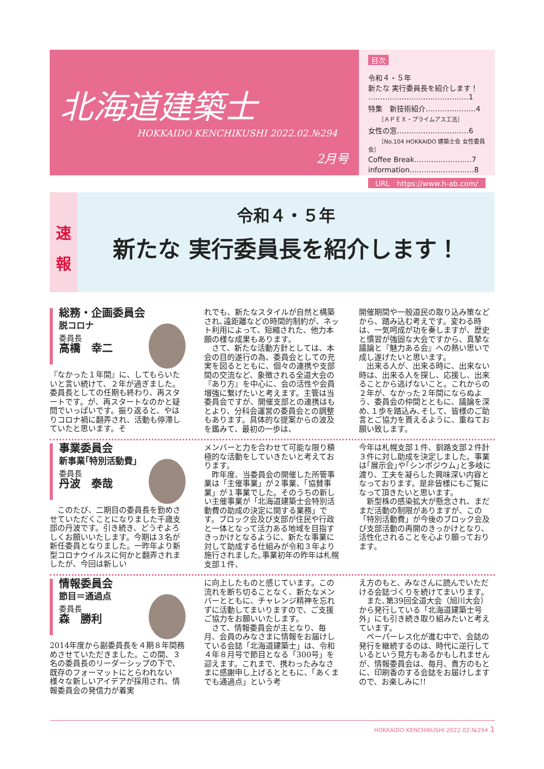北海道建築士
HOKKAIDO KENCHIKUSHI 2022.02.№294
2月号
目次
令和４・５年
新たな 実行委員長を紹介します！
……………………………………1
特集　新技術紹介…………………4
［ＡＰＥＸ・プライムアス工法］
女性の窓…………………………6
［No.104 HOKKAIDO 建築士会 女性委員会］
Coffee Break……………………7
information………………………8
URL　https://www.h-ab.com/
速
報
令和４・５年
新たな 実行委員長を紹介します！
総務・企画委員会
脱コロナ
委員長
高橋　幸二
『なかった１年間』に、してもらいたいと言い続けて、２年が過ぎました。委員長としての任期も終わり、再スタートです。が、再スタートなのかと疑問でいっぱいです。振り返ると、やはりコロナ禍に翻弄され、活動も停滞していたと思います。そ
れでも、新たなスタイルが自然と構築され､遠距離などの時間的制約が、ネット利用によって、短縮された、他力本願の様な成果もあります。
　さて、新たな活動方針としては、本会の目的遂行の為、委員会としての充実を図るとともに、個々の連携や支部間の交流など、象徴される全道大会の『あり方』を中心に、会の活性や会員増強に繋げたいと考えます。主管は当委員会ですが、開催支部との連携はもとより、分科会運営の委員会との調整もあります。具体的な提案からの波及を鑑みて、最初の一歩は、
開催期間や一般道民の取り込み策などから、踏み込む考えです。変わる時は、一気呵成が功を奏しますが、歴史と慣習が強固な大会ですから、真摯な議論と『魅力ある会』への熱い思いで成し遂げたいと思います。
　出来る人が、出来る時に、出来ない時は、出来る人を探し、応援し、出来ることから逃げないこと。これからの２年が、なかった２年間にならぬよう、委員会の仲間とともに、議論を深め､１歩を踏込み､そして、皆様のご助言とご協力を貰えるように、重ねてお願い致します。
事業委員会
新事業｢特別活動費｣
委員長
丹波　泰哉
　このたび、二期目の委員長を勤めさせていただくことになりました千歳支部の丹波です。引き続き、どうぞよろしくお願いいたします。今期は３名が新任委員となりました。一昨年より新型コロナウイルスに何かと翻弄されましたが、今回は新しい
メンバーと力を合わせて可能な限り積極的な活動をしていきたいと考えております。
　昨年度、当委員会の開催した所管事業は「主催事業」が２事業、「協賛事業」が１事業でした。そのうちの新しい主催事業が「北海道建築士会特別活動費の助成の決定に関する業務」です。ブロック会及び支部が住民や行政と一体となって活力ある地域を目指すきっかけとなるように、新たな事業に対して助成する仕組みが令和３年より施行されました｡事業初年の昨年は札幌支部１件、
今年は札幌支部１件、釧路支部２件計３件に対し助成を決定しました。事業は｢展示会｣や｢シンポジウム｣と多岐に渡り、工夫を凝らした興味深い内容となっております。是非皆様にもご覧になって頂きたいと思います。
　新型株の感染拡大が懸念され、まだまだ活動の制限がありますが、この「特別活動費」が今後のブロック会及び支部活動の再開のきっかけとなり、活性化されることを心より願っております。
情報委員会
節目＝通過点
委員長
森　勝利
2014年度から副委員長を４期８年間務めさせていただきました。この間、３名の委員長のリーダーシップの下で、既存のフォーマットにとらわれない様々な新しいアイデアが採用され、情報委員会の発信力が着実
に向上したものと感じています。この流れを断ち切ることなく、新たなメンバーとともに、チャレンジ精神を忘れずに活動してまいりますので、ご支援ご協力をお願いいたします。
　さて、情報委員会が主となり、毎月、会員のみなさまに情報をお届けしている会誌「北海道建築士」は、令和４年８月号で節目となる「300号」を迎えます。これまで、携わったみなさまに感謝申し上げるとともに、「あくまでも通過点」という考
え方のもと、みなさんに読んでいただける会誌づくりを続けてまいります。
　また､第39回全道大会（旭川大会）から発行している「北海道建築士号外」にも引き続き取り組みたいと考えています。
　ペーパーレス化が進む中で、会誌の発行を継続するのは、時代に逆行しているという見方もあるかもしれませんが、情報委員会は、毎月、貴方のもとに、印刷香のする会誌をお届けしますので、お楽しみに!!
HOKKAIDO KENCHIKUSHI 2022.02.№294 1